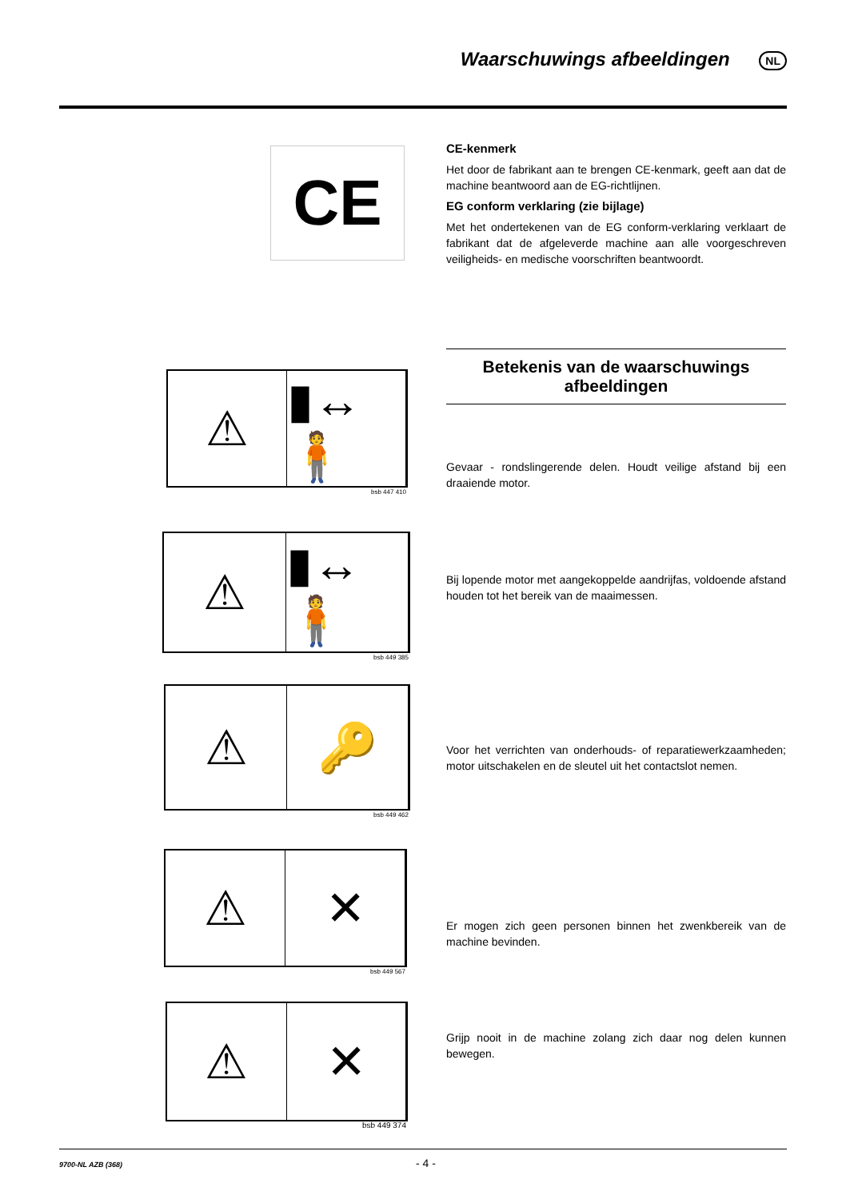Waarschuwings afbeeldingen NL
CE
CE-kenmerk
Het door de fabrikant aan te brengen CE-kenmark, geeft aan dat de machine beantwoord aan de EG-richtlijnen.
EG conform verklaring (zie bijlage)
Met het ondertekenen van de EG conform-verklaring verklaart de fabrikant dat de afgeleverde machine aan alle voorgeschreven veiligheids- en medische voorschriften beantwoordt.
Betekenis van de waarschuwings
afbeeldingen
⚠ ▮↔🧍
bsb 447 410
Gevaar - rondslingerende delen. Houdt veilige afstand bij een draaiende motor.
⚠ ▮↔🧍
bsb 449 385
Bij lopende motor met aangekoppelde aandrijfas, voldoende afstand houden tot het bereik van de maaimessen.
⚠ 🔑
bsb 449 462
Voor het verrichten van onderhouds- of reparatiewerkzaamheden; motor uitschakelen en de sleutel uit het contactslot nemen.
⚠ ✕
bsb 449 567
Er mogen zich geen personen binnen het zwenkbereik van de machine bevinden.
⚠ ✕
bsb 449 374
Grijp nooit in de machine zolang zich daar nog delen kunnen bewegen.
9700-NL AZB (368)
- 4 -